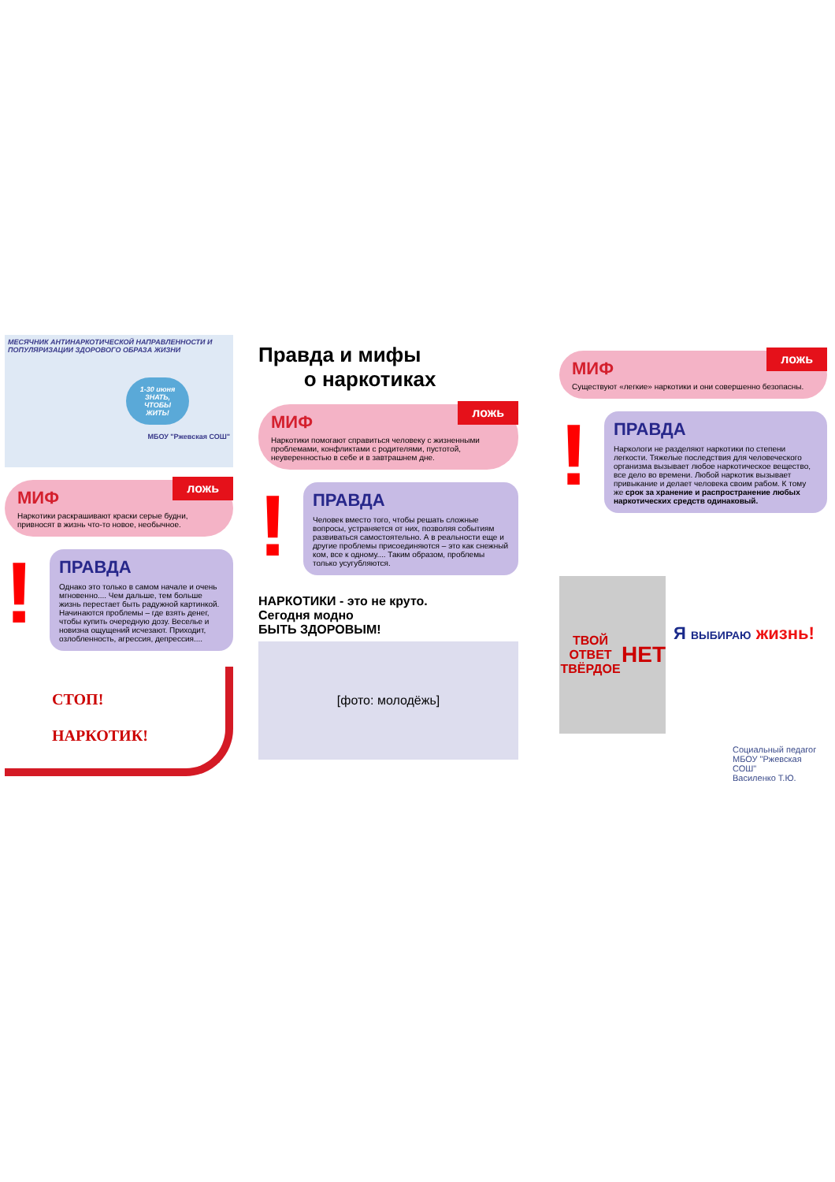МЕСЯЧНИК АНТИНАРКОТИЧЕСКОЙ НАПРАВЛЕННОСТИ И ПОПУЛЯРИЗАЦИИ ЗДОРОВОГО ОБРАЗА ЖИЗНИ
1-30 июня
ЗНАТЬ, ЧТОБЫ ЖИТЬ!
МБОУ "Ржевская СОШ"
ложь
МИФ
Наркотики раскрашивают краски серые будни, привносят в жизнь что-то новое, необычное.
!
ПРАВДА
Однако это только в самом начале и очень мгновенно.... Чем дальше, тем больше жизнь перестает быть радужной картинкой. Начинаются проблемы – где взять денег, чтобы купить очередную дозу. Веселье и новизна ощущений исчезают. Приходит, озлобленность, агрессия, депрессия....
СТОП!
НАРКОТИК!
Правда и мифы
о наркотиках
ложь
МИФ
Наркотики помогают справиться человеку с жизненными проблемами, конфликтами с родителями, пустотой, неуверенностью в себе и в завтрашнем дне.
!
ПРАВДА
Человек вместо того, чтобы решать сложные вопросы, устраняется от них, позволяя событиям развиваться самостоятельно. А в реальности еще и другие проблемы присоединяются – это как снежный ком, все к одному.... Таким образом, проблемы только усугубляются.
НАРКОТИКИ - это не круто.
Сегодня модно
БЫТЬ ЗДОРОВЫМ!
[фото: молодёжь]
ложь
МИФ
Существуют «легкие» наркотики и они совершенно безопасны.
!
ПРАВДА
Наркологи не разделяют наркотики по степени легкости. Тяжелые последствия для человеческого организма вызывает любое наркотическое вещество, все дело во времени. Любой наркотик вызывает привыкание и делает человека своим рабом. К тому же срок за хранение и распространение любых наркотических средств одинаковый.
ТВОЙ ОТВЕТ ТВЁРДОЕ
НЕТ
Я ВЫБИРАЮ жизнь!
Социальный педагог
МБОУ "Ржевская СОШ"
Василенко Т.Ю.